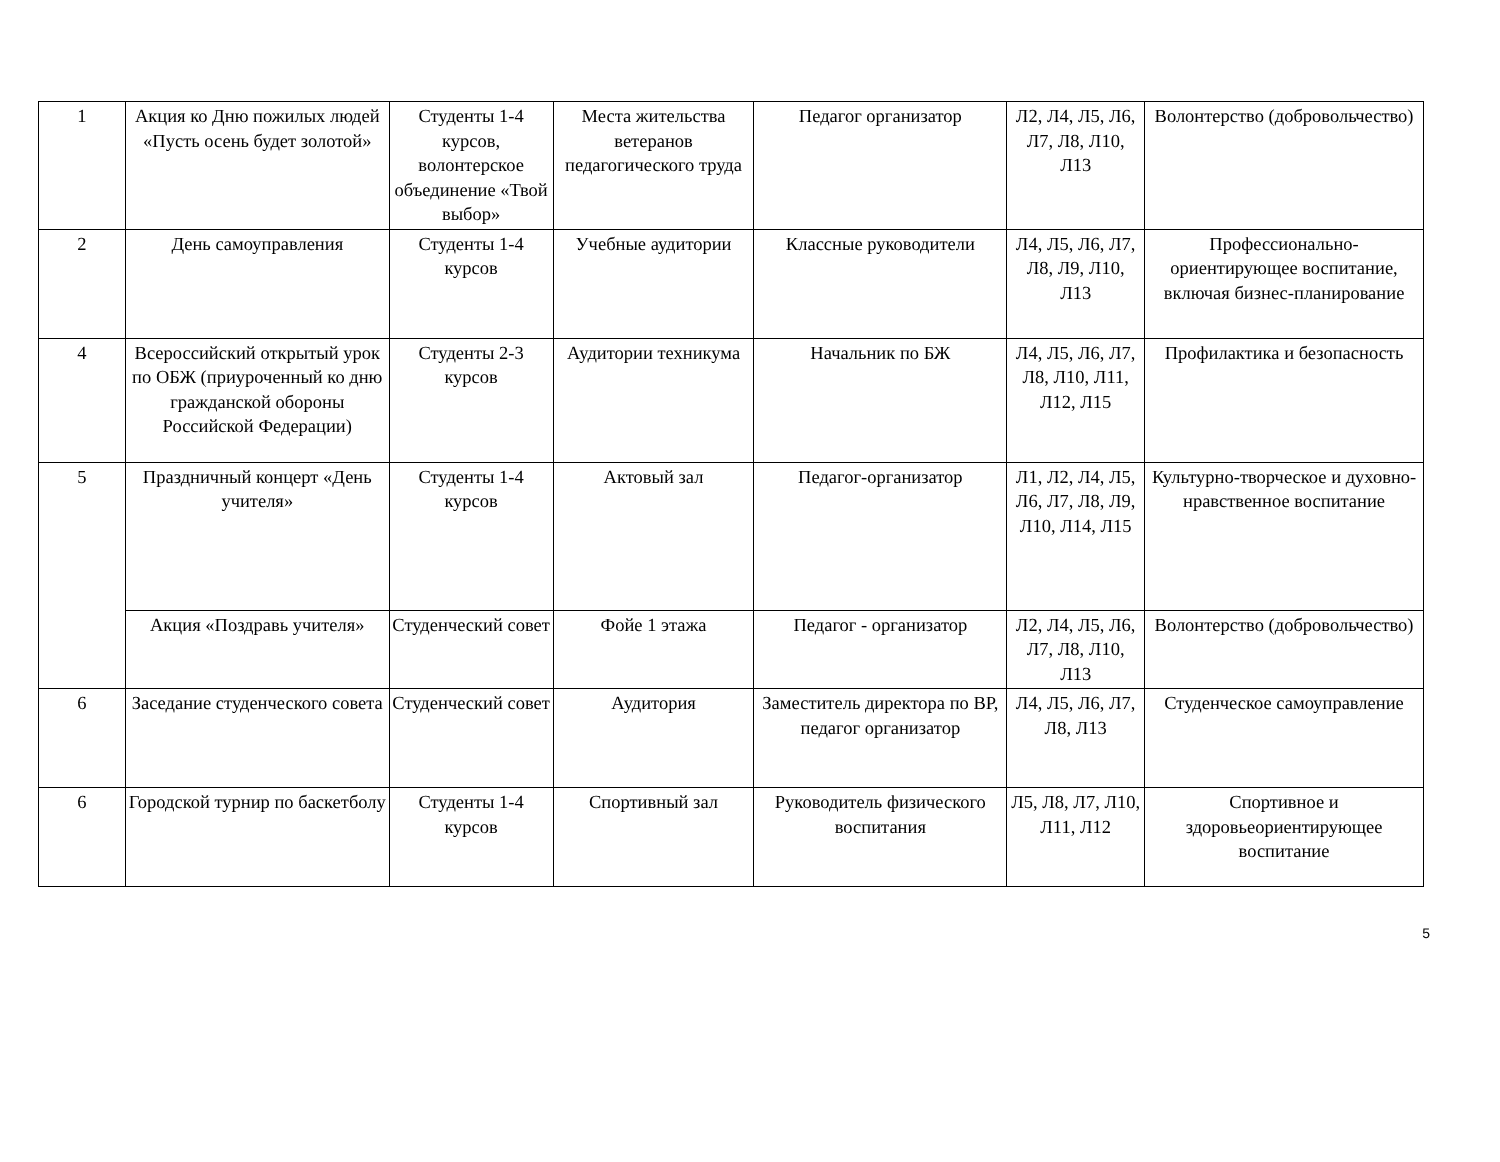| 1 | Акция ко Дню пожилых людей «Пусть осень будет золотой» | Студенты 1-4 курсов, волонтерское объединение «Твой выбор» | Места жительства ветеранов педагогического труда | Педагог организатор | Л2, Л4, Л5, Л6, Л7, Л8, Л10, Л13 | Волонтерство (добровольчество) |
| 2 | День самоуправления | Студенты 1-4 курсов | Учебные аудитории | Классные руководители | Л4, Л5, Л6, Л7, Л8, Л9, Л10, Л13 | Профессионально-ориентирующее воспитание, включая бизнес-планирование |
| 4 | Всероссийский открытый урок по ОБЖ (приуроченный ко дню гражданской обороны Российской Федерации) | Студенты 2-3 курсов | Аудитории техникума | Начальник по БЖ | Л4, Л5, Л6, Л7, Л8, Л10, Л11, Л12, Л15 | Профилактика и безопасность |
| 5 | Праздничный концерт «День учителя» | Студенты 1-4 курсов | Актовый зал | Педагог-организатор | Л1, Л2, Л4, Л5, Л6, Л7, Л8, Л9, Л10, Л14, Л15 | Культурно-творческое и духовно-нравственное воспитание |
| | Акция «Поздравь учителя» | Студенческий совет | Фойе 1 этажа | Педагог - организатор | Л2, Л4, Л5, Л6, Л7, Л8, Л10, Л13 | Волонтерство (добровольчество) |
| 6 | Заседание студенческого совета | Студенческий совет | Аудитория | Заместитель директора по ВР, педагог организатор | Л4, Л5, Л6, Л7, Л8, Л13 | Студенческое самоуправление |
| 6 | Городской турнир по баскетболу | Студенты 1-4 курсов | Спортивный зал | Руководитель физического воспитания | Л5, Л8, Л7, Л10, Л11, Л12 | Спортивное и здоровьеориентирующее воспитание |
5